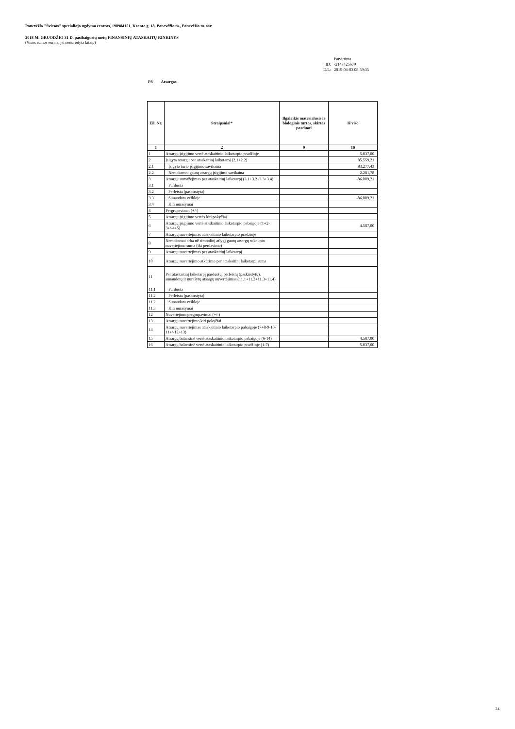Panevėžio "Šviesos" specialiojo ugdymo centras, 190984151, Kranto g. 18, Panevėžio m., Panevėžio m. sav.
2018 M. GRUODŽIO 31 D. pasibaigusių metų FINANSINIŲ ATASKAITŲ RINKINYS
(Visos sumos eurais, jei nenurodyta kitaip)
Patvirtinta
ID: -2147425679
D/L: 2019-04-03 08:59:35
P8 Atsargos
| Eil. Nr. | Straipsniai* | Ilgalaikis materialusis ir biologinis turtas, skirtas parduoti | Iš viso |
| --- | --- | --- | --- |
| 1 | 2 | 9 | 10 |
| 1 | Atsargų įsigijimo vertė ataskaitinio laikotarpio pradžioje | | 5.037,00 |
| 2 | Įsigyta atsargų per ataskaitinį laikotarpį (2.1+2.2) | | 85.559,21 |
| 2.1 | Įsigyto turto įsigijimo savikaina | | 83.277,43 |
| 2.2 | Nemokamai gautų atsargų įsigijimo savikaina | | 2.281,78 |
| 3 | Atsargų sumažėjimas per ataskaitinį laikotarpį (3.1+3.2+3.3+3.4) | | -86.009,21 |
| 3.1 | Parduota | | |
| 3.2 | Perleista (paskirstyta) | | |
| 3.3 | Sunaudota veikloje | | -86.009,21 |
| 3.4 | Kiti nurašymai | | |
| 4 | Pergrupavimai (+/-) | | |
| 5 | Atsargų įsigijimo vertės kiti pokyčiai | | |
| 6 | Atsargų įsigijimo vertė ataskaitinio laikotarpio pabaigoje (1+2-3+/-4+5) | | 4.587,00 |
| 7 | Atsargų nuvertėjimas ataskaitinio laikotarpio pradžioje | | |
| 8 | Nemokamai arba už simbolinį atlygį gautų atsargų sukaupto nuvertėjimo suma (iki perdavimo) | | |
| 9 | Atsargų nuvertėjimas per ataskaitinį laikotarpį | | |
| 10 | Atsargų nuvertėjimo atkūrimo per ataskaitinį laikotarpį suma | | |
| 11 | Per ataskaitinį laikotarpį parduotų, perleistų (paskirstytų), sunaudotų ir nurašytų atsargų nuvertėjimas (11.1+11.2+11.3+11.4) | | |
| 11.1 | Parduota | | |
| 11.2 | Perleista (paskirstyta) | | |
| 11.2 | Sunaudota veikloje | | |
| 11.3 | Kiti nurašymai | | |
| 12 | Nuvertėjimo pergrupavimai (+/-) | | |
| 13 | Atsargų nuvertėjimo kiti pokyčiai | | |
| 14 | Atsargų nuvertėjimas ataskaitinio laikotarpio pabaigoje (7+8-9-10-11+/-12+13) | | |
| 15 | Atsargų balansinė vertė ataskaitinio laikotarpio pabaigoje (6-14) | | 4.587,00 |
| 16 | Atsargų balansinė vertė ataskaitinio laikotarpio pradžioje (1-7) | | 5.037,00 |
24